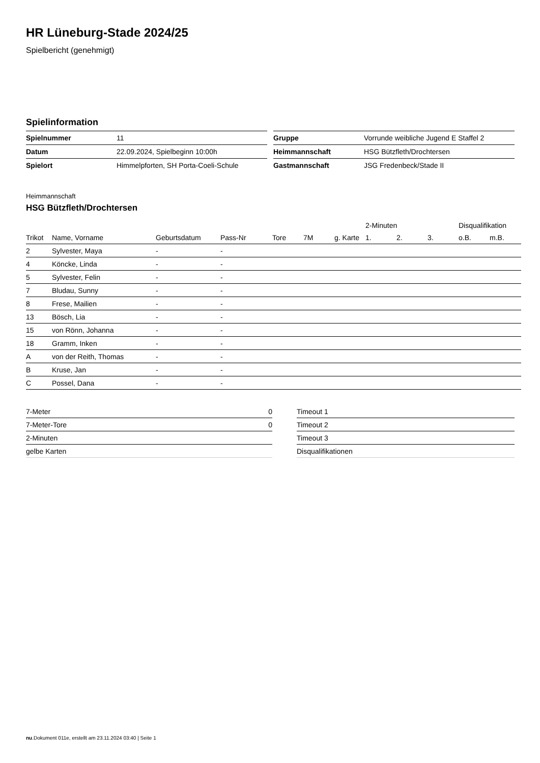HR Lüneburg-Stade 2024/25
Spielbericht (genehmigt)
Spielinformation
| Spielnummer | 11 |
| Datum | 22.09.2024, Spielbeginn 10:00h |
| Spielort | Himmelpforten, SH Porta-Coeli-Schule |
| Gruppe | Vorrunde weibliche Jugend E Staffel 2 |
| Heimmannschaft | HSG Bützfleth/Drochtersen |
| Gastmannschaft | JSG Fredenbeck/Stade II |
Heimmannschaft
HSG Bützfleth/Drochtersen
| | | | | | | | 2-Minuten | | | Disqualifikation | |
| --- | --- | --- | --- | --- | --- | --- | --- | --- | --- | --- | --- |
| Trikot | Name, Vorname | Geburtsdatum | Pass-Nr | Tore | 7M | g. Karte | 1. | 2. | 3. | o.B. | m.B. |
| 2 | Sylvester, Maya | - | - | | | | | | | | |
| 4 | Köncke, Linda | - | - | | | | | | | | |
| 5 | Sylvester, Felin | - | - | | | | | | | | |
| 7 | Bludau, Sunny | - | - | | | | | | | | |
| 8 | Frese, Mailien | - | - | | | | | | | | |
| 13 | Bösch, Lia | - | - | | | | | | | | |
| 15 | von Rönn, Johanna | - | - | | | | | | | | |
| 18 | Gramm, Inken | - | - | | | | | | | | |
| A | von der Reith, Thomas | - | - | | | | | | | | |
| B | Kruse, Jan | - | - | | | | | | | | |
| C | Possel, Dana | - | - | | | | | | | | |
| 7-Meter | 0 |
| 7-Meter-Tore | 0 |
| 2-Minuten | |
| gelbe Karten | |
| Timeout 1 |
| Timeout 2 |
| Timeout 3 |
| Disqualifikationen |
nu.Dokument 011e, erstellt am 23.11.2024 03:40 | Seite 1